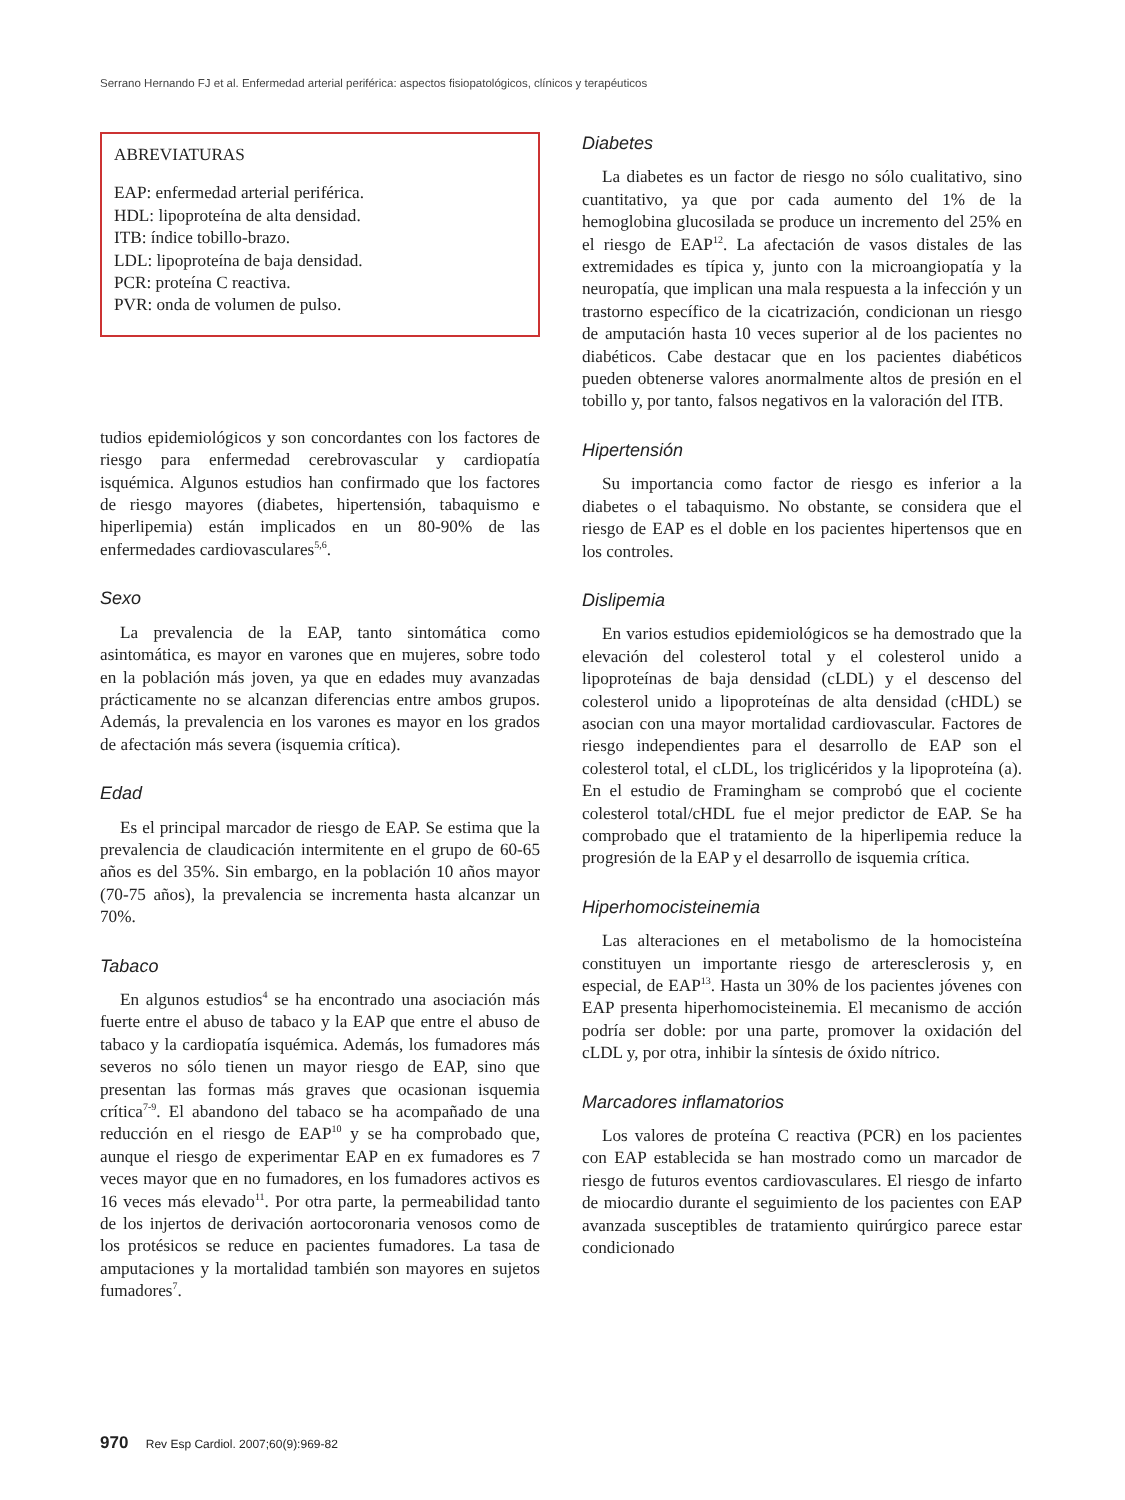Serrano Hernando FJ et al. Enfermedad arterial periférica: aspectos fisiopatológicos, clínicos y terapéuticos
ABREVIATURAS
EAP: enfermedad arterial periférica.
HDL: lipoproteína de alta densidad.
ITB: índice tobillo-brazo.
LDL: lipoproteína de baja densidad.
PCR: proteína C reactiva.
PVR: onda de volumen de pulso.
tudios epidemiológicos y son concordantes con los factores de riesgo para enfermedad cerebrovascular y cardiopatía isquémica. Algunos estudios han confirmado que los factores de riesgo mayores (diabetes, hipertensión, tabaquismo e hiperlipemia) están implicados en un 80-90% de las enfermedades cardiovasculares<sup>5,6</sup>.
Sexo
La prevalencia de la EAP, tanto sintomática como asintomática, es mayor en varones que en mujeres, sobre todo en la población más joven, ya que en edades muy avanzadas prácticamente no se alcanzan diferencias entre ambos grupos. Además, la prevalencia en los varones es mayor en los grados de afectación más severa (isquemia crítica).
Edad
Es el principal marcador de riesgo de EAP. Se estima que la prevalencia de claudicación intermitente en el grupo de 60-65 años es del 35%. Sin embargo, en la población 10 años mayor (70-75 años), la prevalencia se incrementa hasta alcanzar un 70%.
Tabaco
En algunos estudios<sup>4</sup> se ha encontrado una asociación más fuerte entre el abuso de tabaco y la EAP que entre el abuso de tabaco y la cardiopatía isquémica. Además, los fumadores más severos no sólo tienen un mayor riesgo de EAP, sino que presentan las formas más graves que ocasionan isquemia crítica<sup>7-9</sup>. El abandono del tabaco se ha acompañado de una reducción en el riesgo de EAP<sup>10</sup> y se ha comprobado que, aunque el riesgo de experimentar EAP en ex fumadores es 7 veces mayor que en no fumadores, en los fumadores activos es 16 veces más elevado<sup>11</sup>. Por otra parte, la permeabilidad tanto de los injertos de derivación aortocoronaria venosos como de los protésicos se reduce en pacientes fumadores. La tasa de amputaciones y la mortalidad también son mayores en sujetos fumadores<sup>7</sup>.
Diabetes
La diabetes es un factor de riesgo no sólo cualitativo, sino cuantitativo, ya que por cada aumento del 1% de la hemoglobina glucosilada se produce un incremento del 25% en el riesgo de EAP<sup>12</sup>. La afectación de vasos distales de las extremidades es típica y, junto con la microangiopatía y la neuropatía, que implican una mala respuesta a la infección y un trastorno específico de la cicatrización, condicionan un riesgo de amputación hasta 10 veces superior al de los pacientes no diabéticos. Cabe destacar que en los pacientes diabéticos pueden obtenerse valores anormalmente altos de presión en el tobillo y, por tanto, falsos negativos en la valoración del ITB.
Hipertensión
Su importancia como factor de riesgo es inferior a la diabetes o el tabaquismo. No obstante, se considera que el riesgo de EAP es el doble en los pacientes hipertensos que en los controles.
Dislipemia
En varios estudios epidemiológicos se ha demostrado que la elevación del colesterol total y el colesterol unido a lipoproteínas de baja densidad (cLDL) y el descenso del colesterol unido a lipoproteínas de alta densidad (cHDL) se asocian con una mayor mortalidad cardiovascular. Factores de riesgo independientes para el desarrollo de EAP son el colesterol total, el cLDL, los triglicéridos y la lipoproteína (a). En el estudio de Framingham se comprobó que el cociente colesterol total/cHDL fue el mejor predictor de EAP. Se ha comprobado que el tratamiento de la hiperlipemia reduce la progresión de la EAP y el desarrollo de isquemia crítica.
Hiperhomocisteinemia
Las alteraciones en el metabolismo de la homocisteína constituyen un importante riesgo de arteresclerosis y, en especial, de EAP<sup>13</sup>. Hasta un 30% de los pacientes jóvenes con EAP presenta hiperhomocisteinemia. El mecanismo de acción podría ser doble: por una parte, promover la oxidación del cLDL y, por otra, inhibir la síntesis de óxido nítrico.
Marcadores inflamatorios
Los valores de proteína C reactiva (PCR) en los pacientes con EAP establecida se han mostrado como un marcador de riesgo de futuros eventos cardiovasculares. El riesgo de infarto de miocardio durante el seguimiento de los pacientes con EAP avanzada susceptibles de tratamiento quirúrgico parece estar condicionado
970 Rev Esp Cardiol. 2007;60(9):969-82